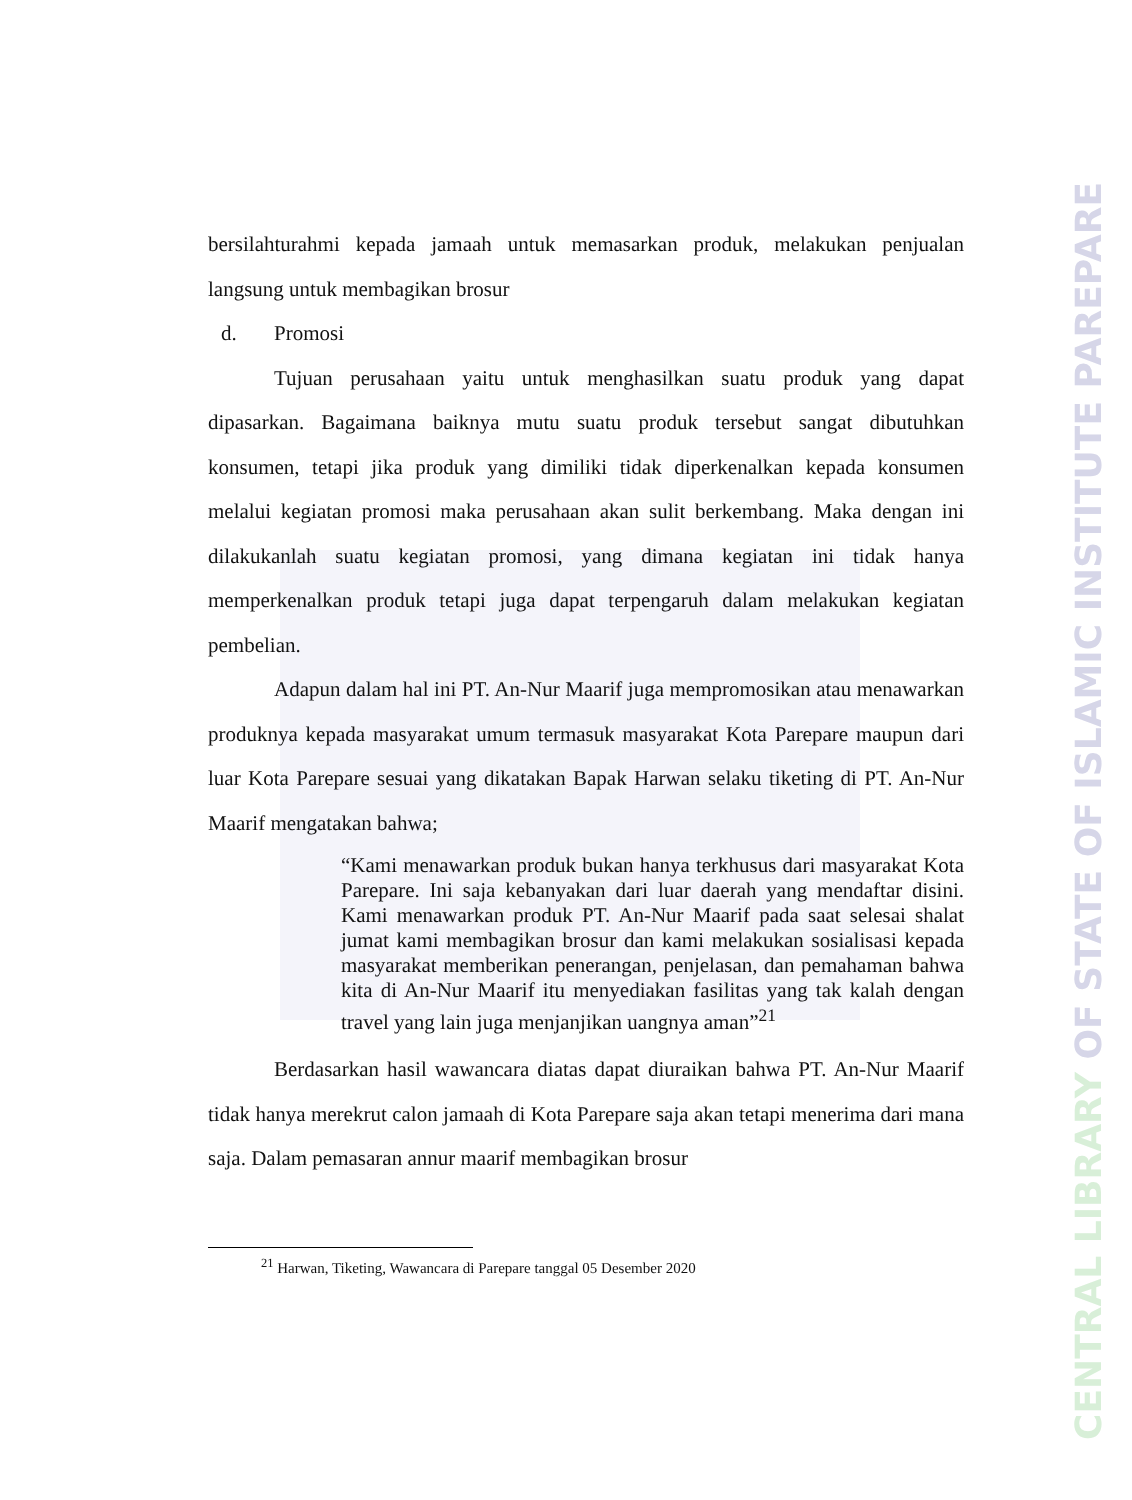bersilahturahmi kepada jamaah untuk memasarkan produk, melakukan penjualan langsung untuk membagikan brosur
d. Promosi
Tujuan perusahaan yaitu untuk menghasilkan suatu produk yang dapat dipasarkan. Bagaimana baiknya mutu suatu produk tersebut sangat dibutuhkan konsumen, tetapi jika produk yang dimiliki tidak diperkenalkan kepada konsumen melalui kegiatan promosi maka perusahaan akan sulit berkembang. Maka dengan ini dilakukanlah suatu kegiatan promosi, yang dimana kegiatan ini tidak hanya memperkenalkan produk tetapi juga dapat terpengaruh dalam melakukan kegiatan pembelian.
Adapun dalam hal ini PT. An-Nur Maarif juga mempromosikan atau menawarkan produknya kepada masyarakat umum termasuk masyarakat Kota Parepare maupun dari luar Kota Parepare sesuai yang dikatakan Bapak Harwan selaku tiketing di PT. An-Nur Maarif mengatakan bahwa;
“Kami menawarkan produk bukan hanya terkhusus dari masyarakat Kota Parepare. Ini saja kebanyakan dari luar daerah yang mendaftar disini. Kami menawarkan produk PT. An-Nur Maarif pada saat selesai shalat jumat kami membagikan brosur dan kami melakukan sosialisasi kepada masyarakat memberikan penerangan, penjelasan, dan pemahaman bahwa kita di An-Nur Maarif itu menyediakan fasilitas yang tak kalah dengan travel yang lain juga menjanjikan uangnya aman”<sup>21</sup>
Berdasarkan hasil wawancara diatas dapat diuraikan bahwa PT. An-Nur Maarif tidak hanya merekrut calon jamaah di Kota Parepare saja akan tetapi menerima dari mana saja. Dalam pemasaran annur maarif membagikan brosur
<sup>21</sup> Harwan, Tiketing, Wawancara di Parepare tanggal 05 Desember 2020
CENTRAL LIBRARY OF STATE OF ISLAMIC INSTITUTE PAREPARE